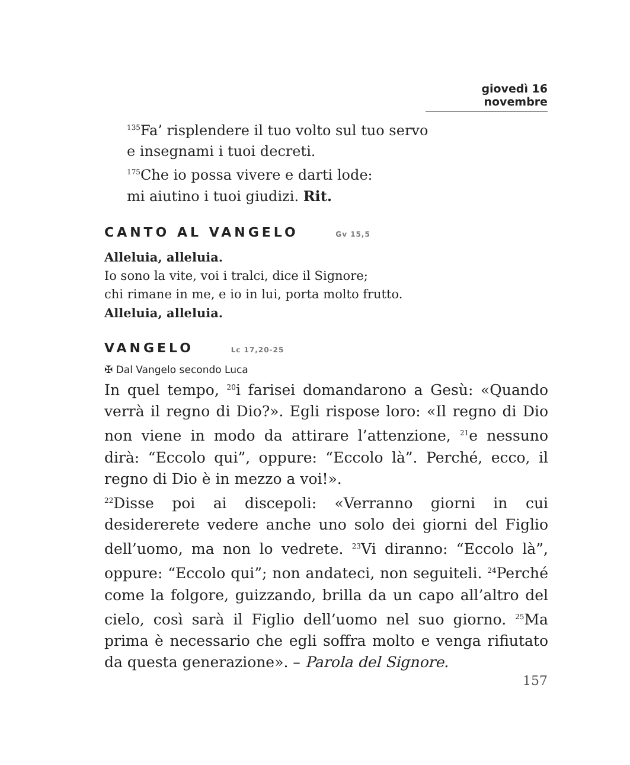giovedì 16 novembre
<sup>135</sup> Fa’ risplendere il tuo volto sul tuo servo
e insegnami i tuoi decreti.
<sup>175</sup> Che io possa vivere e darti lode:
mi aiutino i tuoi giudizi. Rit.
CANTO AL VANGELO Gv 15,5
Alleluia, alleluia.
Io sono la vite, voi i tralci, dice il Signore;
chi rimane in me, e io in lui, porta molto frutto.
Alleluia, alleluia.
VANGELO Lc 17,20-25
✠ Dal Vangelo secondo Luca
In quel tempo, <sup>20</sup>i farisei domandarono a Gesù: «Quando verrà il regno di Dio?». Egli rispose loro: «Il regno di Dio non viene in modo da attirare l’attenzione, <sup>21</sup>e nessuno dirà: “Eccolo qui”, oppure: “Eccolo là”. Perché, ecco, il regno di Dio è in mezzo a voi!».
<sup>22</sup> Disse poi ai discepoli: «Verranno giorni in cui desidererete vedere anche uno solo dei giorni del Figlio dell’uomo, ma non lo vedrete. <sup>23</sup>Vi diranno: “Eccolo là”, oppure: “Eccolo qui”; non andateci, non seguiteli. <sup>24</sup>Perché come la folgore, guizzando, brilla da un capo all’altro del cielo, così sarà il Figlio dell’uomo nel suo giorno. <sup>25</sup>Ma prima è necessario che egli soffra molto e venga rifiutato da questa generazione». – Parola del Signore.
157